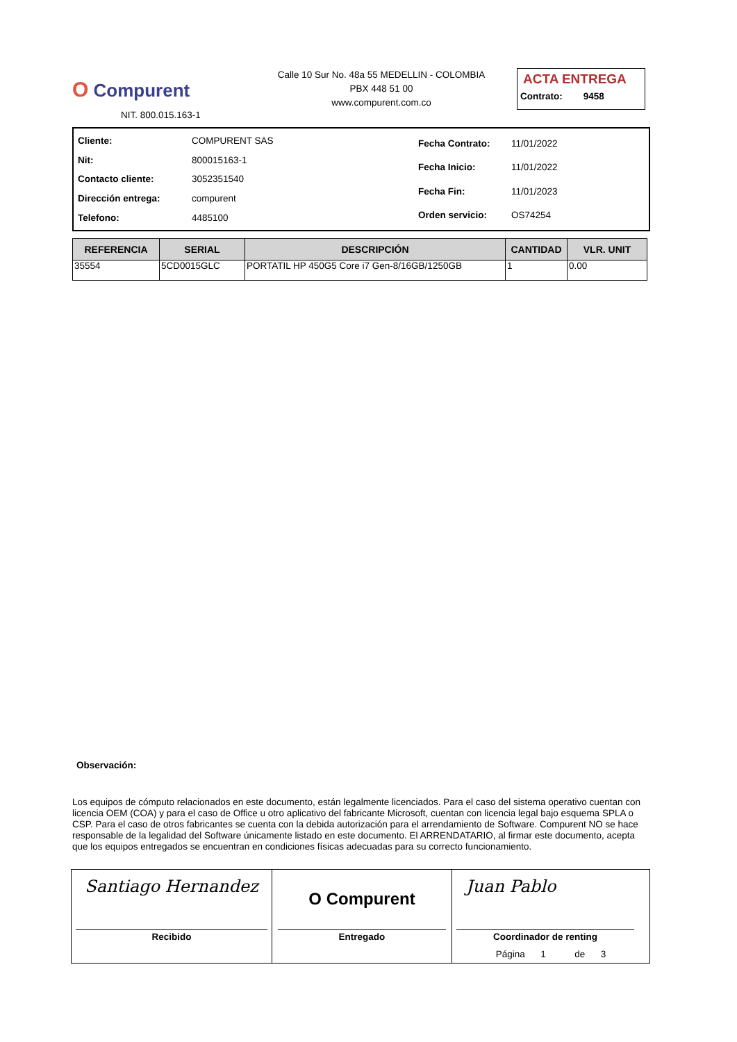O Compurent
NIT. 800.015.163-1
Calle 10 Sur No. 48a 55 MEDELLIN - COLOMBIA
PBX 448 51 00
www.compurent.com.co
ACTA ENTREGA
Contrato: 9458
| Cliente: | COMPURENT SAS |
| Nit: | 800015163-1 |
| Contacto cliente: | 3052351540 |
| Dirección entrega: | compurent |
| Telefono: | 4485100 |
| Fecha Contrato: | 11/01/2022 |
| Fecha Inicio: | 11/01/2022 |
| Fecha Fin: | 11/01/2023 |
| Orden servicio: | OS74254 |
| REFERENCIA | SERIAL | DESCRIPCIÓN | CANTIDAD | VLR. UNIT |
| --- | --- | --- | --- | --- |
| 35554 | 5CD0015GLC | PORTATIL HP 450G5 Core i7 Gen-8/16GB/1250GB | 1 | 0.00 |
Observación:
Los equipos de cómputo relacionados en este documento, están legalmente licenciados. Para el caso del sistema operativo cuentan con licencia OEM (COA) y para el caso de Office u otro aplicativo del fabricante Microsoft, cuentan con licencia legal bajo esquema SPLA o CSP. Para el caso de otros fabricantes se cuenta con la debida autorización para el arrendamiento de Software. Compurent NO se hace responsable de la legalidad del Software únicamente listado en este documento. El ARRENDATARIO, al firmar este documento, acepta que los equipos entregados se encuentran en condiciones físicas adecuadas para su correcto funcionamiento.
Santiago Hernandez
Recibido
O Compurent
Entregado
Juan Pablo
Coordinador de renting
Página 1 de 3